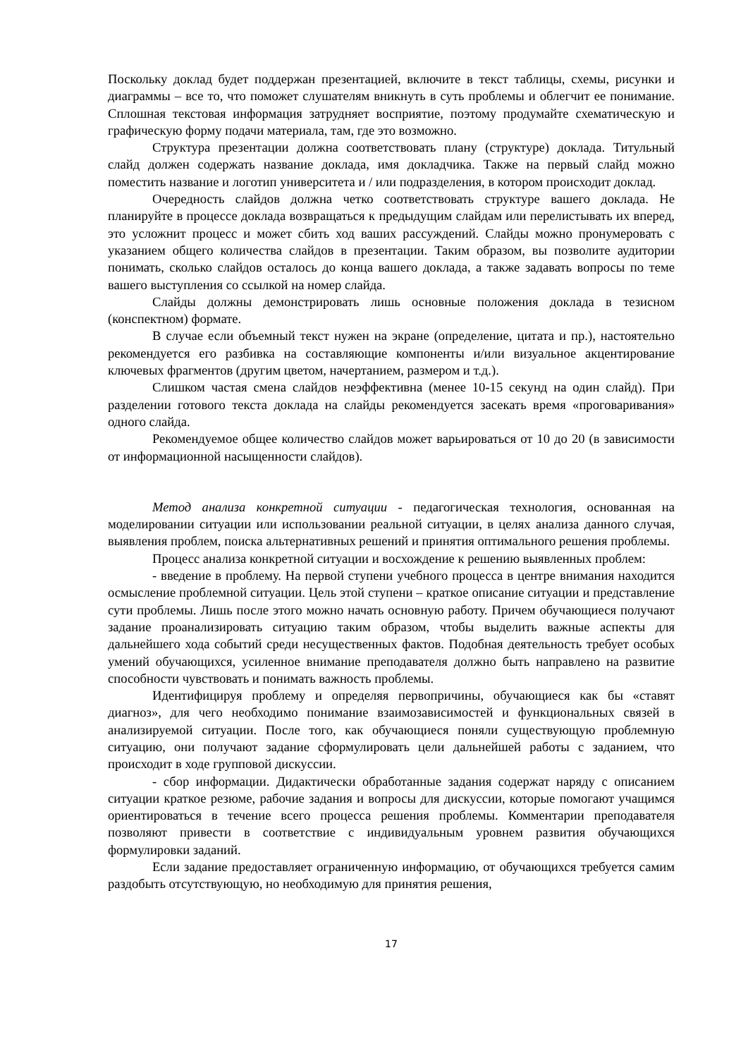Поскольку доклад будет поддержан презентацией, включите в текст таблицы, схемы, рисунки и диаграммы – все то, что поможет слушателям вникнуть в суть проблемы и облегчит ее понимание. Сплошная текстовая информация затрудняет восприятие, поэтому продумайте схематическую и графическую форму подачи материала, там, где это возможно.
Структура презентации должна соответствовать плану (структуре) доклада. Титульный слайд должен содержать название доклада, имя докладчика. Также на первый слайд можно поместить название и логотип университета и / или подразделения, в котором происходит доклад.
Очередность слайдов должна четко соответствовать структуре вашего доклада. Не планируйте в процессе доклада возвращаться к предыдущим слайдам или перелистывать их вперед, это усложнит процесс и может сбить ход ваших рассуждений. Слайды можно пронумеровать с указанием общего количества слайдов в презентации. Таким образом, вы позволите аудитории понимать, сколько слайдов осталось до конца вашего доклада, а также задавать вопросы по теме вашего выступления со ссылкой на номер слайда.
Слайды должны демонстрировать лишь основные положения доклада в тезисном (конспектном) формате.
В случае если объемный текст нужен на экране (определение, цитата и пр.), настоятельно рекомендуется его разбивка на составляющие компоненты и/или визуальное акцентирование ключевых фрагментов (другим цветом, начертанием, размером и т.д.).
Слишком частая смена слайдов неэффективна (менее 10-15 секунд на один слайд). При разделении готового текста доклада на слайды рекомендуется засекать время «проговаривания» одного слайда.
Рекомендуемое общее количество слайдов может варьироваться от 10 до 20 (в зависимости от информационной насыщенности слайдов).
Метод анализа конкретной ситуации - педагогическая технология, основанная на моделировании ситуации или использовании реальной ситуации, в целях анализа данного случая, выявления проблем, поиска альтернативных решений и принятия оптимального решения проблемы.
Процесс анализа конкретной ситуации и восхождение к решению выявленных проблем:
- введение в проблему. На первой ступени учебного процесса в центре внимания находится осмысление проблемной ситуации. Цель этой ступени – краткое описание ситуации и представление сути проблемы. Лишь после этого можно начать основную работу. Причем обучающиеся получают задание проанализировать ситуацию таким образом, чтобы выделить важные аспекты для дальнейшего хода событий среди несущественных фактов. Подобная деятельность требует особых умений обучающихся, усиленное внимание преподавателя должно быть направлено на развитие способности чувствовать и понимать важность проблемы.
Идентифицируя проблему и определяя первопричины, обучающиеся как бы «ставят диагноз», для чего необходимо понимание взаимозависимостей и функциональных связей в анализируемой ситуации. После того, как обучающиеся поняли существующую проблемную ситуацию, они получают задание сформулировать цели дальнейшей работы с заданием, что происходит в ходе групповой дискуссии.
- сбор информации. Дидактически обработанные задания содержат наряду с описанием ситуации краткое резюме, рабочие задания и вопросы для дискуссии, которые помогают учащимся ориентироваться в течение всего процесса решения проблемы. Комментарии преподавателя позволяют привести в соответствие с индивидуальным уровнем развития обучающихся формулировки заданий.
Если задание предоставляет ограниченную информацию, от обучающихся требуется самим раздобыть отсутствующую, но необходимую для принятия решения,
17